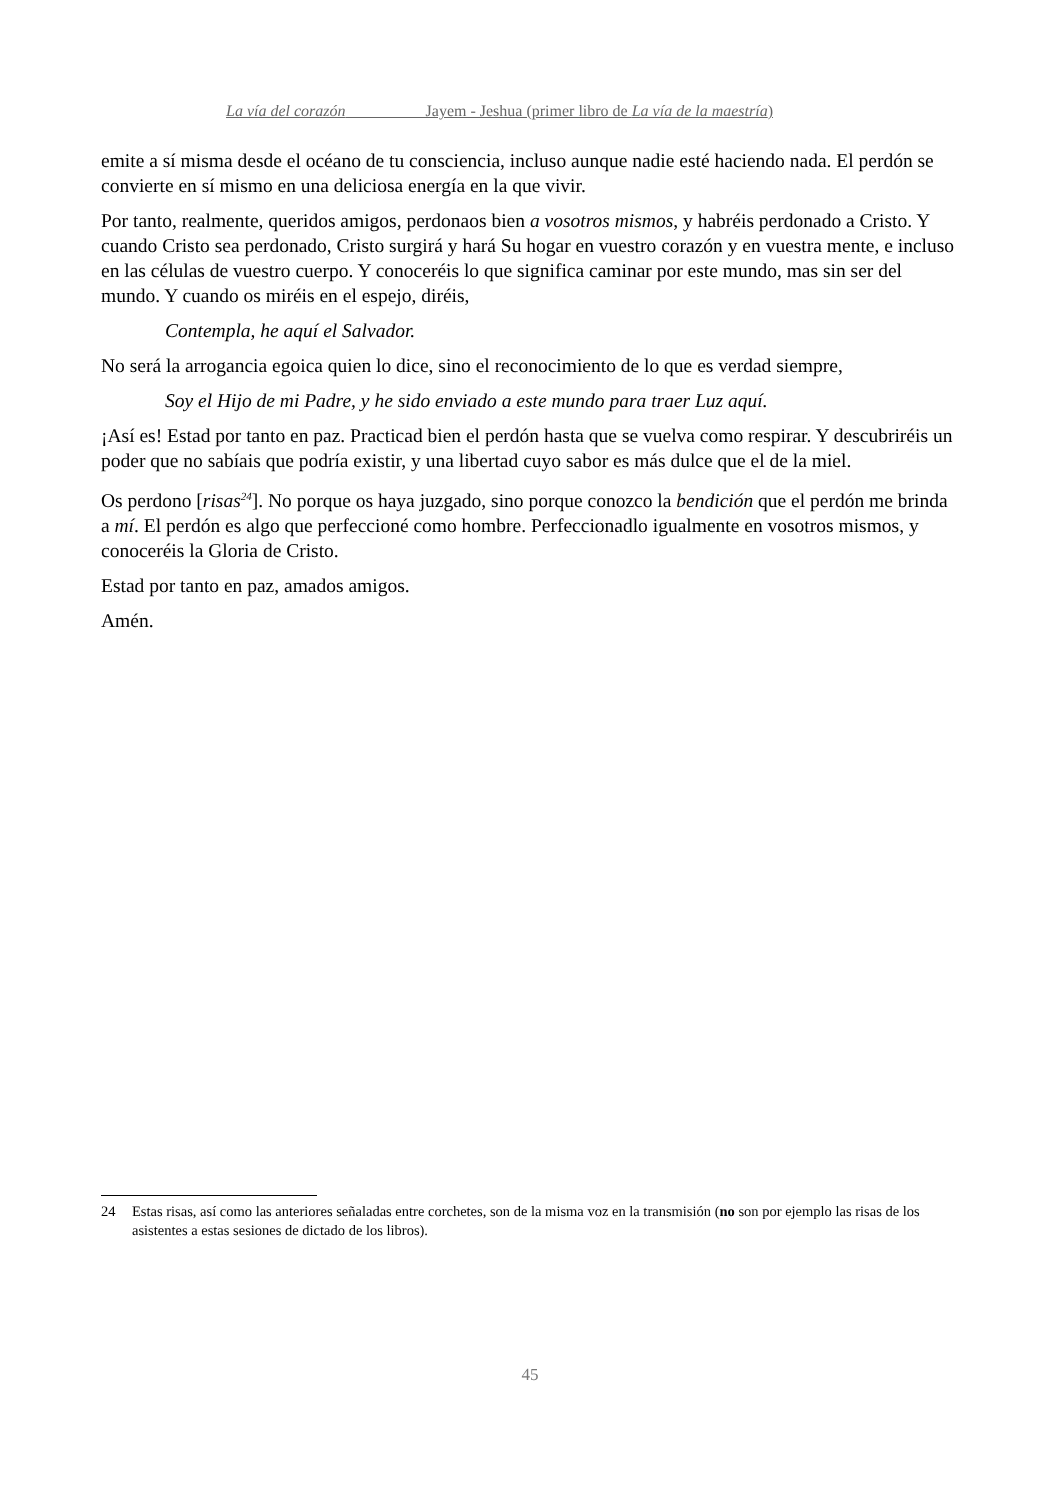La vía del corazón Jayem - Jeshua (primer libro de La vía de la maestría)
emite a sí misma desde el océano de tu consciencia, incluso aunque nadie esté haciendo nada. El perdón se convierte en sí mismo en una deliciosa energía en la que vivir.
Por tanto, realmente, queridos amigos, perdonaos bien a vosotros mismos, y habréis perdonado a Cristo. Y cuando Cristo sea perdonado, Cristo surgirá y hará Su hogar en vuestro corazón y en vuestra mente, e incluso en las células de vuestro cuerpo. Y conoceréis lo que significa caminar por este mundo, mas sin ser del mundo. Y cuando os miréis en el espejo, diréis,
Contempla, he aquí el Salvador.
No será la arrogancia egoica quien lo dice, sino el reconocimiento de lo que es verdad siempre,
Soy el Hijo de mi Padre, y he sido enviado a este mundo para traer Luz aquí.
¡Así es! Estad por tanto en paz. Practicad bien el perdón hasta que se vuelva como respirar. Y descubriréis un poder que no sabíais que podría existir, y una libertad cuyo sabor es más dulce que el de la miel.
Os perdono [risas<sup>24</sup>]. No porque os haya juzgado, sino porque conozco la bendición que el perdón me brinda a mí. El perdón es algo que perfeccioné como hombre. Perfeccionadlo igualmente en vosotros mismos, y conoceréis la Gloria de Cristo.
Estad por tanto en paz, amados amigos.
Amén.
24 Estas risas, así como las anteriores señaladas entre corchetes, son de la misma voz en la transmisión (no son por ejemplo las risas de los asistentes a estas sesiones de dictado de los libros).
45